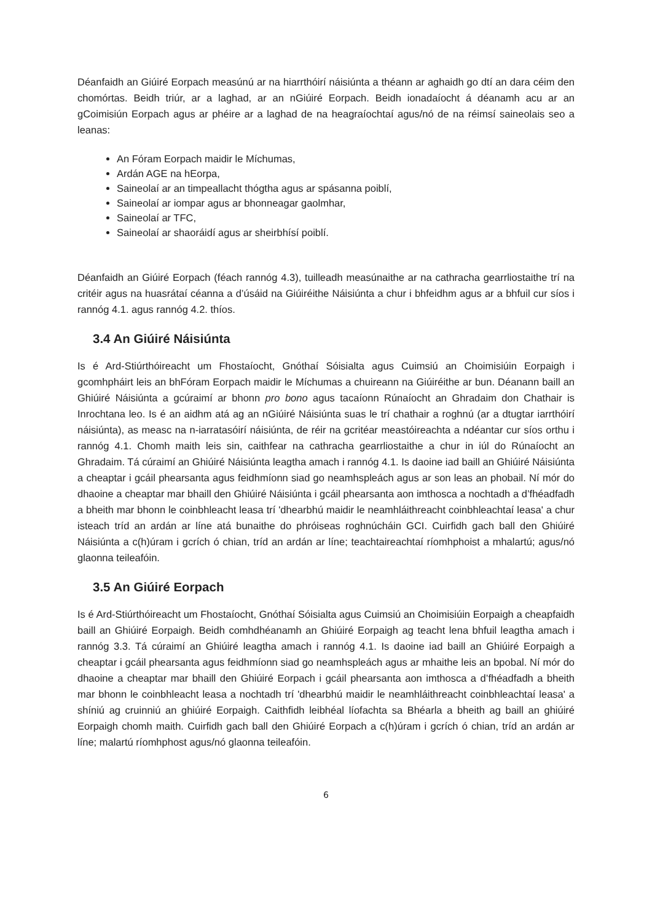Déanfaidh an Giúiré Eorpach measúnú ar na hiarrthóirí náisiúnta a théann ar aghaidh go dtí an dara céim den chomórtas. Beidh triúr, ar a laghad, ar an nGiúiré Eorpach. Beidh ionadaíocht á déanamh acu ar an gCoimisiún Eorpach agus ar phéire ar a laghad de na heagraíochtaí agus/nó de na réimsí saineolais seo a leanas:
An Fóram Eorpach maidir le Míchumas,
Ardán AGE na hEorpa,
Saineolaí ar an timpeallacht thógtha agus ar spásanna poiblí,
Saineolaí ar iompar agus ar bhonneagar gaolmhar,
Saineolaí ar TFC,
Saineolaí ar shaoráidí agus ar sheirbhísí poiblí.
Déanfaidh an Giúiré Eorpach (féach rannóg 4.3), tuilleadh measúnaithe ar na cathracha gearrliostaithe trí na critéir agus na huasrátaí céanna a d’úsáid na Giúiréithe Náisiúnta a chur i bhfeidhm agus ar a bhfuil cur síos i rannóg 4.1. agus rannóg 4.2. thíos.
3.4 An Giúiré Náisiúnta
Is é Ard-Stiúrthóireacht um Fhostaíocht, Gnóthaí Sóisialta agus Cuimsiú an Choimisiúin Eorpaigh i gcomhpháirt leis an bhFóram Eorpach maidir le Míchumas a chuireann na Giúiréithe ar bun. Déanann baill an Ghiúiré Náisiúnta a gcúraimí ar bhonn pro bono agus tacaíonn Rúnaíocht an Ghradaim don Chathair is Inrochtana leo. Is é an aidhm atá ag an nGiúiré Náisiúnta suas le trí chathair a roghnú (ar a dtugtar iarrthóirí náisiúnta), as measc na n-iarratasóirí náisiúnta, de réir na gcritéar meastóireachta a ndéantar cur síos orthu i rannóg 4.1. Chomh maith leis sin, caithfear na cathracha gearrliostaithe a chur in iúl do Rúnaíocht an Ghradaim. Tá cúraimí an Ghiúiré Náisiúnta leagtha amach i rannóg 4.1. Is daoine iad baill an Ghiúiré Náisiúnta a cheaptar i gcáil phearsanta agus feidhmíonn siad go neamhspleách agus ar son leas an phobail. Ní mór do dhaoine a cheaptar mar bhaill den Ghiúiré Náisiúnta i gcáil phearsanta aon imthosca a nochtadh a d’fhéadfadh a bheith mar bhonn le coinbhleacht leasa trí 'dhearbhú maidir le neamhláithreacht coinbhleachtaí leasa' a chur isteach tríd an ardán ar líne atá bunaithe do phróiseas roghnúcháin GCI. Cuirfidh gach ball den Ghiúiré Náisiúnta a c(h)úram i gcrích ó chian, tríd an ardán ar líne; teachtaireachtaí ríomhphoist a mhalartú; agus/nó glaonna teileafóin.
3.5 An Giúiré Eorpach
Is é Ard-Stiúrthóireacht um Fhostaíocht, Gnóthaí Sóisialta agus Cuimsiú an Choimisiúin Eorpaigh a cheapfaidh baill an Ghiúiré Eorpaigh. Beidh comhdhéanamh an Ghiúiré Eorpaigh ag teacht lena bhfuil leagtha amach i rannóg 3.3. Tá cúraimí an Ghiúiré leagtha amach i rannóg 4.1. Is daoine iad baill an Ghiúiré Eorpaigh a cheaptar i gcáil phearsanta agus feidhmíonn siad go neamhspleách agus ar mhaithe leis an bpobal. Ní mór do dhaoine a cheaptar mar bhaill den Ghiúiré Eorpach i gcáil phearsanta aon imthosca a d’fhéadfadh a bheith mar bhonn le coinbhleacht leasa a nochtadh trí 'dhearbhú maidir le neamhláithreacht coinbhleachtaí leasa' a shíniú ag cruinniú an ghiúiré Eorpaigh. Caithfidh leibhéal líofachta sa Bhéarla a bheith ag baill an ghiúiré Eorpaigh chomh maith. Cuirfidh gach ball den Ghiúiré Eorpach a c(h)úram i gcrích ó chian, tríd an ardán ar líne; malartú ríomhphost agus/nó glaonna teileafóin.
6